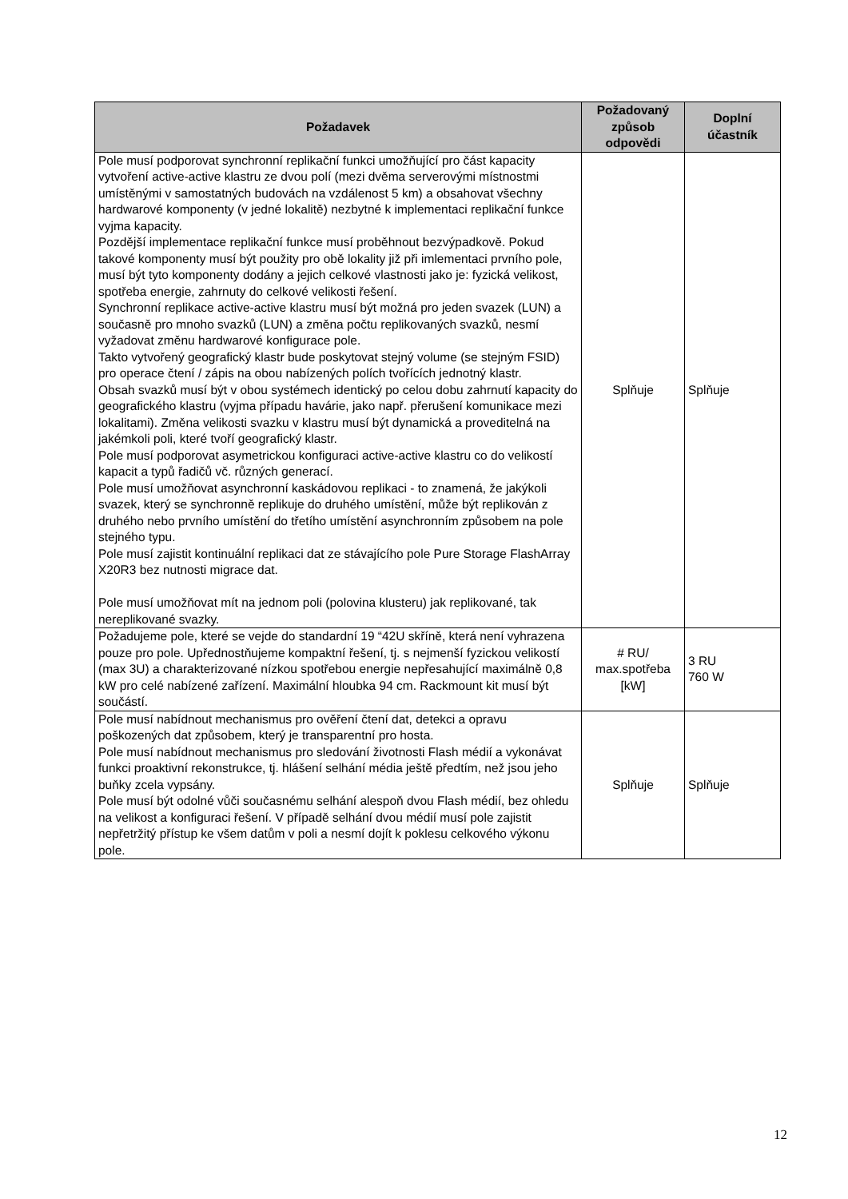| Požadavek | Požadovaný způsob odpovědi | Doplní účastník |
| --- | --- | --- |
| Pole musí podporovat synchronní replikační funkci umožňující pro část kapacity vytvoření active-active klastru ze dvou polí (mezi dvěma serverovými místnostmi umístěnými v samostatných budovách na vzdálenost 5 km) a obsahovat všechny hardwarové komponenty (v jedné lokalitě) nezbytné k implementaci replikační funkce vyjma kapacity. Pozdější implementace replikační funkce musí proběhnout bezvýpadkově. Pokud takové komponenty musí být použity pro obě lokality již při imlementaci prvního pole, musí být tyto komponenty dodány a jejich celkové vlastnosti jako je: fyzická velikost, spotřeba energie, zahrnuty do celkové velikosti řešení. Synchronní replikace active-active klastru musí být možná pro jeden svazek (LUN) a současně pro mnoho svazků (LUN) a změna počtu replikovaných svazků, nesmí vyžadovat změnu hardwarové konfigurace pole. Takto vytvořený geografický klastr bude poskytovat stejný volume (se stejným FSID) pro operace čtení / zápis na obou nabízených polích tvořících jednotný klastr. Obsah svazků musí být v obou systémech identický po celou dobu zahrnutí kapacity do geografického klastru (vyjma případu havárie, jako např. přerušení komunikace mezi lokalitami). Změna velikosti svazku v klastru musí být dynamická a proveditelná na jakémkoli poli, které tvoří geografický klastr. Pole musí podporovat asymetrickou konfiguraci active-active klastru co do velikostí kapacit a typů řadičů vč. různých generací. Pole musí umožňovat asynchronní kaskádovou replikaci - to znamená, že jakýkoli svazek, který se synchronně replikuje do druhého umístění, může být replikován z druhého nebo prvního umístění do třetího umístění asynchronním způsobem na pole stejného typu. Pole musí zajistit kontinuální replikaci dat ze stávajícího pole Pure Storage FlashArray X20R3 bez nutnosti migrace dat. Pole musí umožňovat mít na jednom poli (polovina klusteru) jak replikované, tak nereplikované svazky. | Splňuje | Splňuje |
| Požadujeme pole, které se vejde do standardní 19 “42U skříně, která není vyhrazena pouze pro pole. Upřednostňujeme kompaktní řešení, tj. s nejmenší fyzickou velikostí (max 3U) a charakterizované nízkou spotřebou energie nepřesahující maximálně 0,8 kW pro celé nabízené zařízení. Maximální hloubka 94 cm. Rackmount kit musí být součástí. | # RU/ max.spotřeba [kW] | 3 RU 760 W |
| Pole musí nabídnout mechanismus pro ověření čtení dat, detekci a opravu poškozených dat způsobem, který je transparentní pro hosta. Pole musí nabídnout mechanismus pro sledování životnosti Flash médií a vykonávat funkci proaktivní rekonstrukce, tj. hlášení selhání média ještě předtím, než jsou jeho buňky zcela vypsány. Pole musí být odolné vůči současnému selhání alespoň dvou Flash médií, bez ohledu na velikost a konfiguraci řešení. V případě selhání dvou médií musí pole zajistit nepřetržitý přístup ke všem datům v poli a nesmí dojít k poklesu celkového výkonu pole. | Splňuje | Splňuje |
12